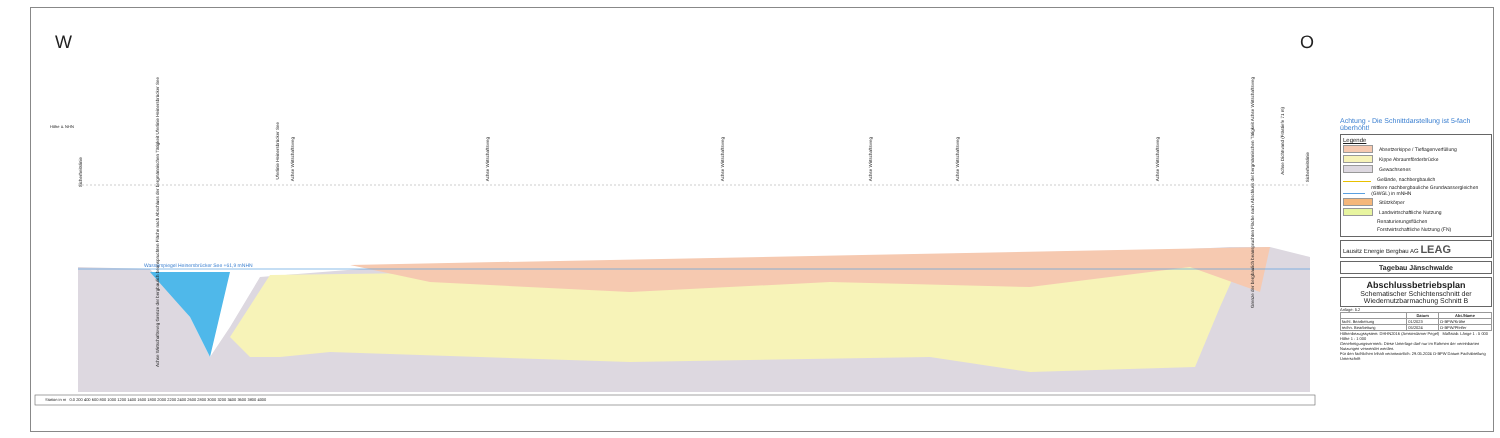W O
Sicherheitslinie
Achse Wirtschaftsweg Grenze der bergbaulich beanspruchten Fläche nach Abschluss der bergmännischen Tätigkeit Uferlinie Heinersbrücker See
Uferlinie Heinersbrücker See
Achse Wirtschaftsweg
Achse Wirtschaftsweg
Achse Wirtschaftsweg
Achse Wirtschaftsweg
Achse Wirtschaftsweg
Achse Wirtschaftsweg
Grenze der bergbaulich beanspruchten Fläche nach Abschluss der bergmännischen Tätigkeit Achse Wirtschaftsweg
Achse Dichtwand (Frästiefe 71 m)
Sicherheitslinie
Wasserspiegel Heinersbrücker See +61,9 mNHN
Höhe ü. NHN
Station in m 0.0 200 400 600 800 1000 1200 1400 1600 1800 2000 2200 2400 2600 2800 3000 3200 3400 3600 3800 4000
Achtung - Die Schnittdarstellung ist 5-fach überhöht!
Legende
Absetzerkippe / Tieflagenverfüllung
Kippe Abraumförderbrücke
Gewachsenes
Gelände, nachbergbaulich
mittlere nachbergbauliche Grundwassergleichen (GWGL) in mNHN
Stützkörper
Landwirtschaftliche Nutzung
Renaturierungsflächen
Forstwirtschaftliche Nutzung (FN)
Lausitz Energie Bergbau AG LEAG
Tagebau Jänschwalde
Abschlussbetriebsplan
Schematischer Schichtenschnitt der Wiedernutzbarmachung Schnitt B
Anlage: 5.2
| | Datum | Abt./Name |
| --- | --- | --- |
| fachl. Bearbeitung | 01/2023 | O-BPW/Krähe |
| techn. Bearbeitung | 05/2024 | O-BPW/Pfeifer |
Höhenbezugssystem: DHHN2016 (Amsterdamer Pegel) Maßstab: Länge 1 : 5 000 Höhe 1 : 1 000
Genehmigungsvermerk: Diese Unterlage darf nur im Rahmen der vereinbarten Nutzungen verwendet werden.
Für den fachlichen Inhalt verantwortlich: 29.05.2024 O-BPW Datum Fachabteilung Unterschrift